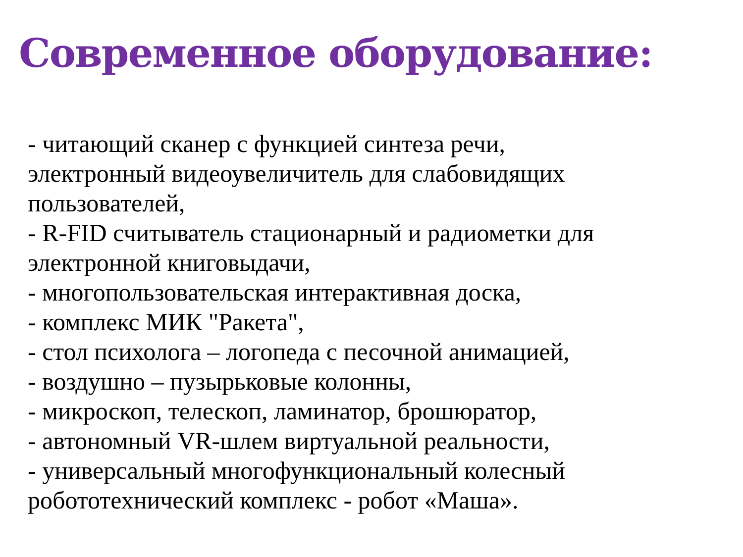Современное оборудование:
- читающий сканер с функцией синтеза речи,
электронный видеоувеличитель для слабовидящих
пользователей,
- R-FID считыватель стационарный и радиометки для
электронной книговыдачи,
- многопользовательская интерактивная доска,
- комплекс МИК "Ракета",
- стол психолога – логопеда с песочной анимацией,
- воздушно – пузырьковые колонны,
- микроскоп, телескоп, ламинатор, брошюратор,
- автономный VR-шлем виртуальной реальности,
- универсальный многофункциональный колесный
робототехнический комплекс - робот «Маша».